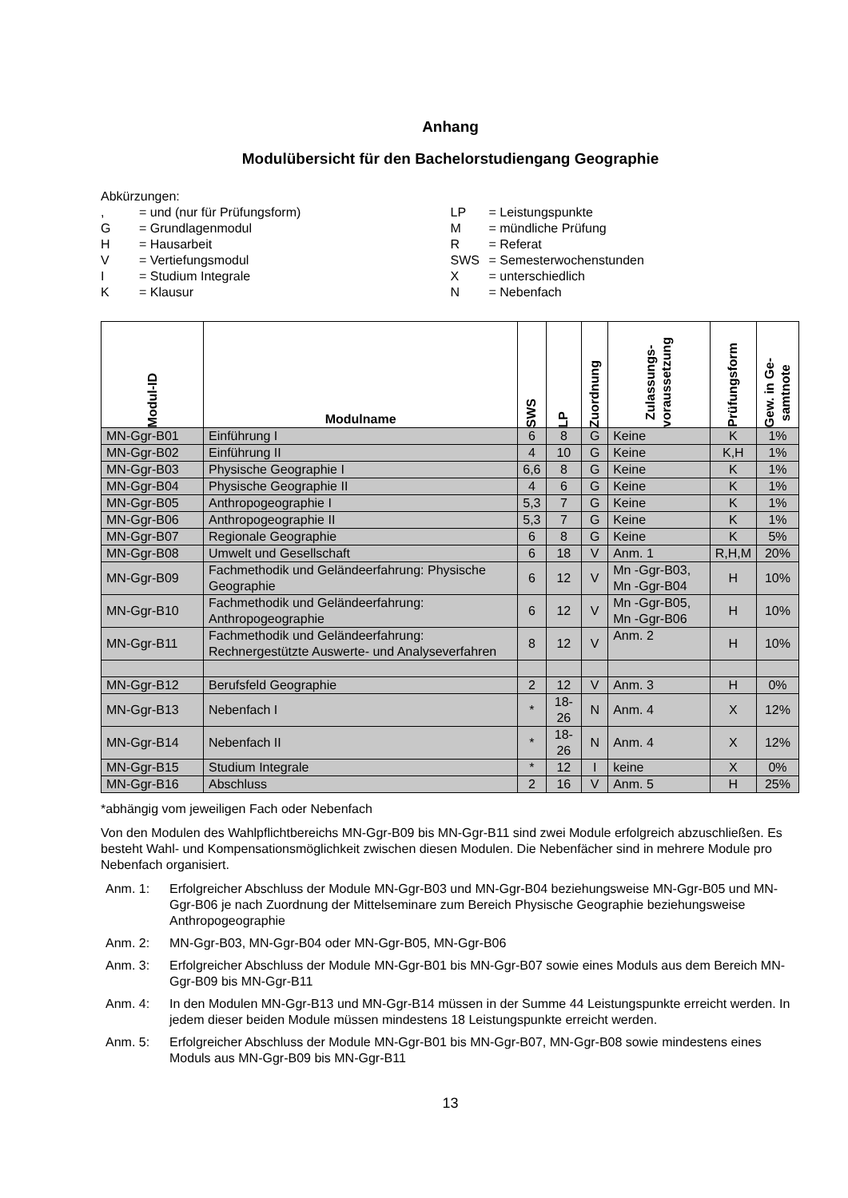Anhang
Modulübersicht für den Bachelorstudiengang Geographie
Abkürzungen:
, = und (nur für Prüfungsform)
G = Grundlagenmodul
H = Hausarbeit
V = Vertiefungsmodul
I = Studium Integrale
K = Klausur
LP = Leistungspunkte
M = mündliche Prüfung
R = Referat
SWS = Semesterwochenstunden
X = unterschiedlich
N = Nebenfach
| Modul-ID | Modulname | SWS | LP | Zuordnung | Zulassungs- voraussetzung | Prüfungsform | Gew. in Ge- samtnote |
| --- | --- | --- | --- | --- | --- | --- | --- |
| MN-Ggr-B01 | Einführung I | 6 | 8 | G | Keine | K | 1% |
| MN-Ggr-B02 | Einführung II | 4 | 10 | G | Keine | K,H | 1% |
| MN-Ggr-B03 | Physische Geographie I | 6,6 | 8 | G | Keine | K | 1% |
| MN-Ggr-B04 | Physische Geographie II | 4 | 6 | G | Keine | K | 1% |
| MN-Ggr-B05 | Anthropogeographie I | 5,3 | 7 | G | Keine | K | 1% |
| MN-Ggr-B06 | Anthropogeographie II | 5,3 | 7 | G | Keine | K | 1% |
| MN-Ggr-B07 | Regionale Geographie | 6 | 8 | G | Keine | K | 5% |
| MN-Ggr-B08 | Umwelt und Gesellschaft | 6 | 18 | V | Anm. 1 | R,H,M | 20% |
| MN-Ggr-B09 | Fachmethodik und Geländeerfahrung: Physische Geographie | 6 | 12 | V | Mn -Ggr-B03, Mn -Ggr-B04 | H | 10% |
| MN-Ggr-B10 | Fachmethodik und Geländeerfahrung: Anthropogeographie | 6 | 12 | V | Mn -Ggr-B05, Mn -Ggr-B06 | H | 10% |
| MN-Ggr-B11 | Fachmethodik und Geländeerfahrung: Rechnergestützte Auswerte- und Analyseverfahren | 8 | 12 | V | Anm. 2 | H | 10% |
| MN-Ggr-B12 | Berufsfeld Geographie | 2 | 12 | V | Anm. 3 | H | 0% |
| MN-Ggr-B13 | Nebenfach I | * | 18-26 | N | Anm. 4 | X | 12% |
| MN-Ggr-B14 | Nebenfach II | * | 18-26 | N | Anm. 4 | X | 12% |
| MN-Ggr-B15 | Studium Integrale | * | 12 | I | keine | X | 0% |
| MN-Ggr-B16 | Abschluss | 2 | 16 | V | Anm. 5 | H | 25% |
*abhängig vom jeweiligen Fach oder Nebenfach
Von den Modulen des Wahlpflichtbereichs MN-Ggr-B09 bis MN-Ggr-B11 sind zwei Module erfolgreich abzuschließen. Es besteht Wahl- und Kompensationsmöglichkeit zwischen diesen Modulen. Die Nebenfächer sind in mehrere Module pro Nebenfach organisiert.
Anm. 1: Erfolgreicher Abschluss der Module MN-Ggr-B03 und MN-Ggr-B04 beziehungsweise MN-Ggr-B05 und MN-Ggr-B06 je nach Zuordnung der Mittelseminare zum Bereich Physische Geographie beziehungsweise Anthropogeographie
Anm. 2: MN-Ggr-B03, MN-Ggr-B04 oder MN-Ggr-B05, MN-Ggr-B06
Anm. 3: Erfolgreicher Abschluss der Module MN-Ggr-B01 bis MN-Ggr-B07 sowie eines Moduls aus dem Bereich MN-Ggr-B09 bis MN-Ggr-B11
Anm. 4: In den Modulen MN-Ggr-B13 und MN-Ggr-B14 müssen in der Summe 44 Leistungspunkte erreicht werden. In jedem dieser beiden Module müssen mindestens 18 Leistungspunkte erreicht werden.
Anm. 5: Erfolgreicher Abschluss der Module MN-Ggr-B01 bis MN-Ggr-B07, MN-Ggr-B08 sowie mindestens eines Moduls aus MN-Ggr-B09 bis MN-Ggr-B11
13